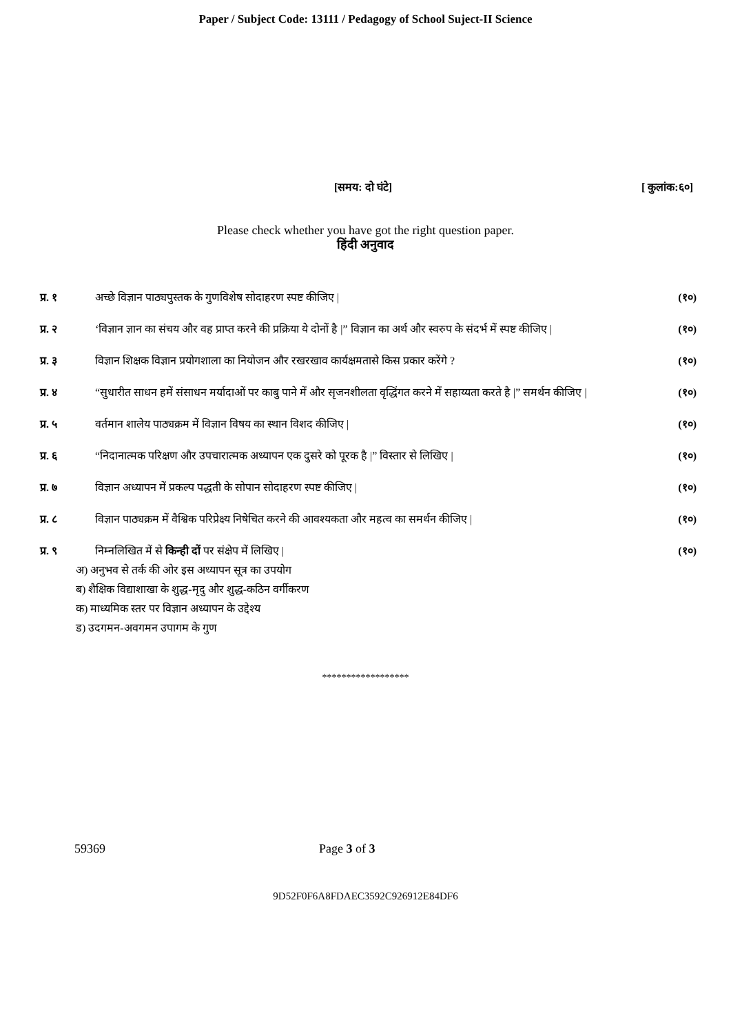Paper / Subject Code: 13111 / Pedagogy of School Suject-II Science
[समय: दो घंटे] [ कुलांक:६०]
Please check whether you have got the right question paper.
हिंदी अनुवाद
प्र. १ अच्छे विज्ञान पाठ्यपुस्तक के गुणविशेष सोदाहरण स्पष्ट कीजिए | (१०)
प्र. २ ‘विज्ञान ज्ञान का संचय और वह प्राप्त करने की प्रक्रिया ये दोनों है |” विज्ञान का अर्थ और स्वरुप के संदर्भ में स्पष्ट कीजिए | (१०)
प्र. ३ विज्ञान शिक्षक विज्ञान प्रयोगशाला का नियोजन और रखरखाव कार्यक्षमतासे किस प्रकार करेंगे ? (१०)
प्र. ४ “सुधारीत साधन हमें संसाधन मर्यादाओं पर काबु पाने में और सृजनशीलता वृद्धिंगत करने में सहाय्यता करते है |” समर्थन कीजिए | (१०)
प्र. ५ वर्तमान शालेय पाठ्यक्रम में विज्ञान विषय का स्थान विशद कीजिए | (१०)
प्र. ६ “निदानात्मक परिक्षण और उपचारात्मक अध्यापन एक दुसरे को पूरक है |” विस्तार से लिखिए | (१०)
प्र. ७ विज्ञान अध्यापन में प्रकल्प पद्धती के सोपान सोदाहरण स्पष्ट कीजिए | (१०)
प्र. ८ विज्ञान पाठ्यक्रम में वैश्विक परिप्रेक्ष्य निषेचित करने की आवश्यकता और महत्व का समर्थन कीजिए | (१०)
प्र. ९ निम्नलिखित में से किन्ही दों पर संक्षेप में लिखिए | (१०)
अ) अनुभव से तर्क की ओर इस अध्यापन सूत्र का उपयोग
ब) शैक्षिक विद्याशाखा के शुद्ध-मृदु और शुद्ध-कठिन वर्गीकरण
क) माध्यमिक स्तर पर विज्ञान अध्यापन के उद्देश्य
ड) उदगमन-अवगमन उपागम के गुण
******************
59369 Page 3 of 3
9D52F0F6A8FDAEC3592C926912E84DF6